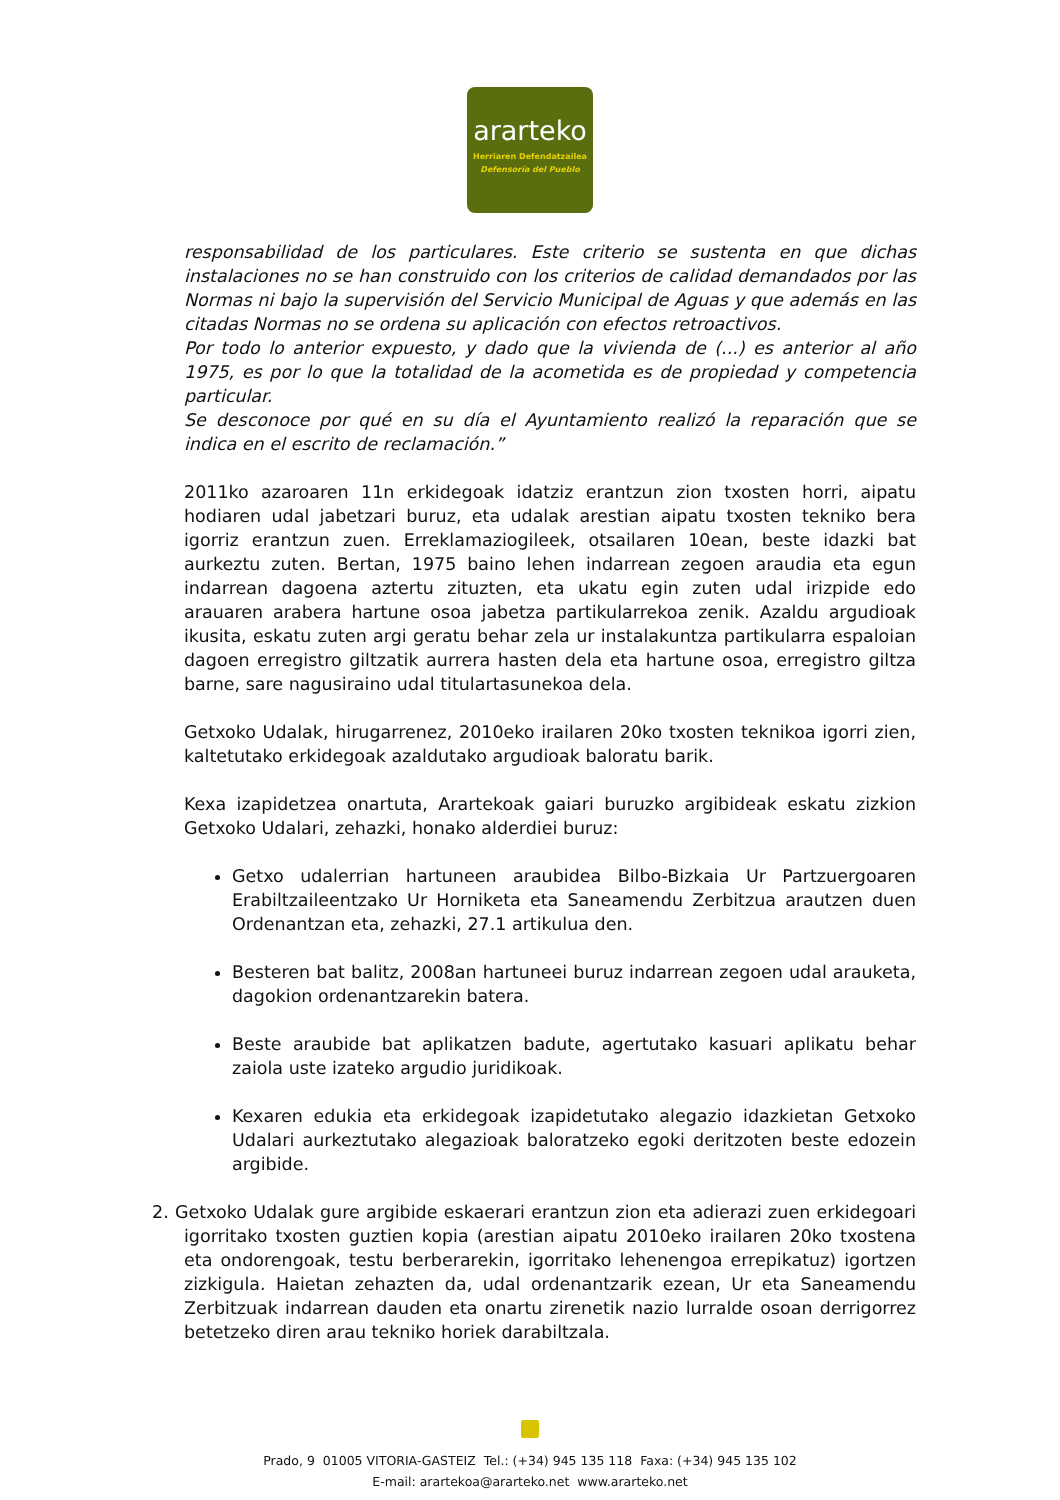ararteko
Herriaren Defendatzailea
Defensoría del Pueblo
responsabilidad de los particulares. Este criterio se sustenta en que dichas instalaciones no se han construido con los criterios de calidad demandados por las Normas ni bajo la supervisión del Servicio Municipal de Aguas y que además en las citadas Normas no se ordena su aplicación con efectos retroactivos.
Por todo lo anterior expuesto, y dado que la vivienda de (...) es anterior al año 1975, es por lo que la totalidad de la acometida es de propiedad y competencia particular.
Se desconoce por qué en su día el Ayuntamiento realizó la reparación que se indica en el escrito de reclamación.”
2011ko azaroaren 11n erkidegoak idatziz erantzun zion txosten horri, aipatu hodiaren udal jabetzari buruz, eta udalak arestian aipatu txosten tekniko bera igorriz erantzun zuen. Erreklamaziogileek, otsailaren 10ean, beste idazki bat aurkeztu zuten. Bertan, 1975 baino lehen indarrean zegoen araudia eta egun indarrean dagoena aztertu zituzten, eta ukatu egin zuten udal irizpide edo arauaren arabera hartune osoa jabetza partikularrekoa zenik. Azaldu argudioak ikusita, eskatu zuten argi geratu behar zela ur instalakuntza partikularra espaloian dagoen erregistro giltzatik aurrera hasten dela eta hartune osoa, erregistro giltza barne, sare nagusiraino udal titulartasunekoa dela.
Getxoko Udalak, hirugarrenez, 2010eko irailaren 20ko txosten teknikoa igorri zien, kaltetutako erkidegoak azaldutako argudioak baloratu barik.
Kexa izapidetzea onartuta, Arartekoak gaiari buruzko argibideak eskatu zizkion Getxoko Udalari, zehazki, honako alderdiei buruz:
Getxo udalerrian hartuneen araubidea Bilbo-Bizkaia Ur Partzuergoaren Erabiltzaileentzako Ur Horniketa eta Saneamendu Zerbitzua arautzen duen Ordenantzan eta, zehazki, 27.1 artikulua den.
Besteren bat balitz, 2008an hartuneei buruz indarrean zegoen udal arauketa, dagokion ordenantzarekin batera.
Beste araubide bat aplikatzen badute, agertutako kasuari aplikatu behar zaiola uste izateko argudio juridikoak.
Kexaren edukia eta erkidegoak izapidetutako alegazio idazkietan Getxoko Udalari aurkeztutako alegazioak baloratzeko egoki deritzoten beste edozein argibide.
2. Getxoko Udalak gure argibide eskaerari erantzun zion eta adierazi zuen erkidegoari igorritako txosten guztien kopia (arestian aipatu 2010eko irailaren 20ko txostena eta ondorengoak, testu berberarekin, igorritako lehenengoa errepikatuz) igortzen zizkigula. Haietan zehazten da, udal ordenantzarik ezean, Ur eta Saneamendu Zerbitzuak indarrean dauden eta onartu zirenetik nazio lurralde osoan derrigorrez betetzeko diren arau tekniko horiek darabiltzala.
Prado, 9 01005 VITORIA-GASTEIZ Tel.: (+34) 945 135 118 Faxa: (+34) 945 135 102
E-mail: arartekoa@ararteko.net www.ararteko.net